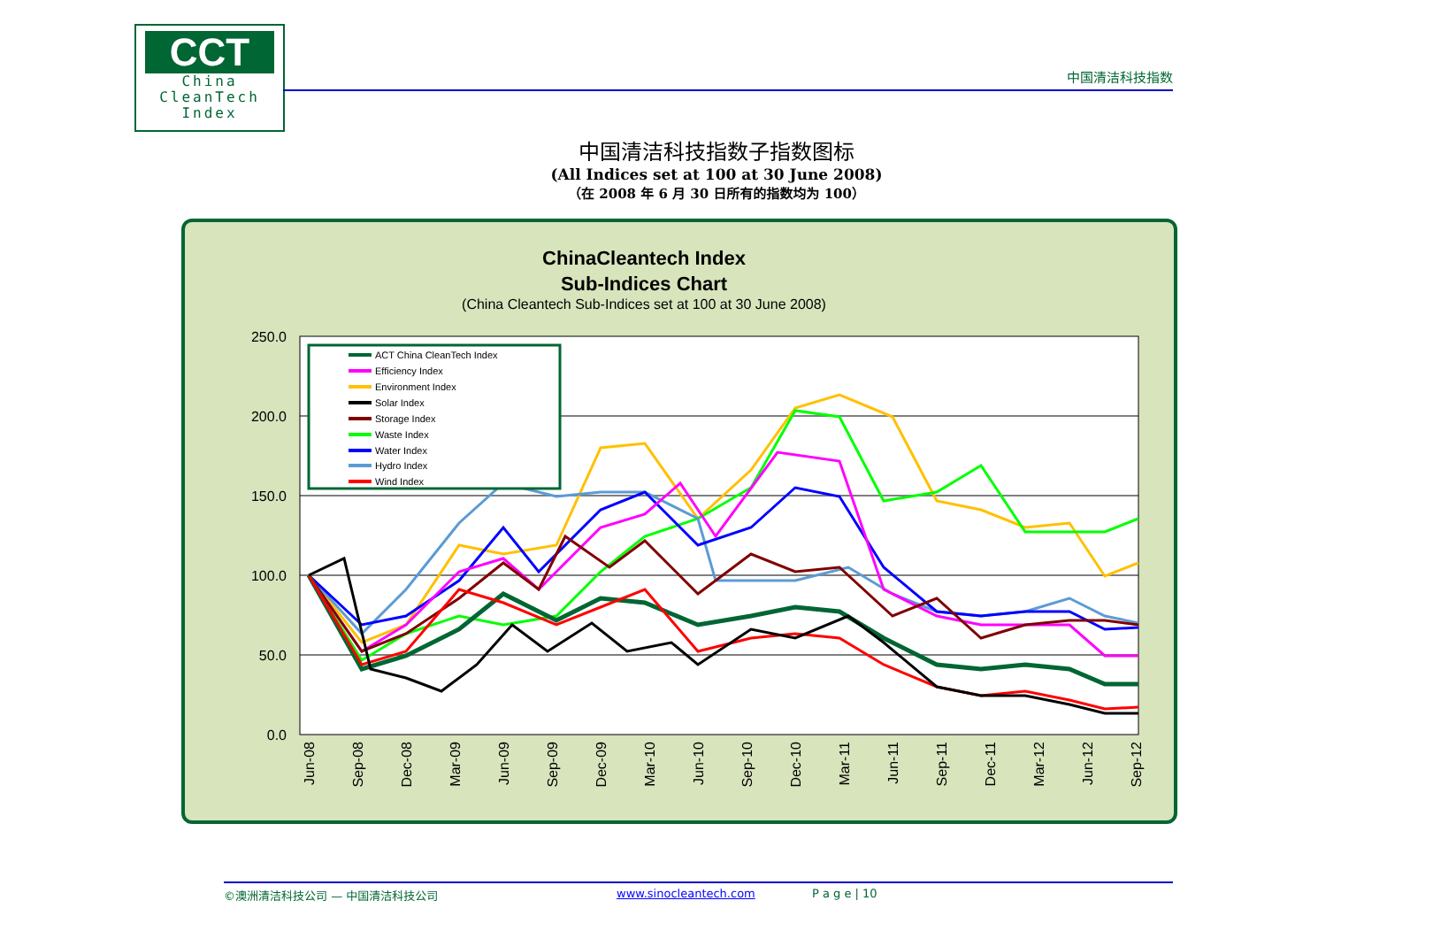CCT
China
CleanTech
Index
中国清洁科技指数
中国清洁科技指数子指数图标
(All Indices set at 100 at 30 June 2008)
（在 2008 年 6 月 30 日所有的指数均为 100）
ChinaCleantech Index
Sub-Indices Chart
(China Cleantech Sub-Indices set at 100 at 30 June 2008)
250.0
200.0
150.0
100.0
50.0
0.0
Jun-08
Sep-08
Dec-08
Mar-09
Jun-09
Sep-09
Dec-09
Mar-10
Jun-10
Sep-10
Dec-10
Mar-11
Jun-11
Sep-11
Dec-11
Mar-12
Jun-12
Sep-12
ACT China CleanTech Index
Efficiency Index
Environment Index
Solar Index
Storage Index
Waste Index
Water Index
Hydro Index
Wind Index
©澳洲清洁科技公司 — 中国清洁科技公司 www.sinocleantech.com P a g e | 10